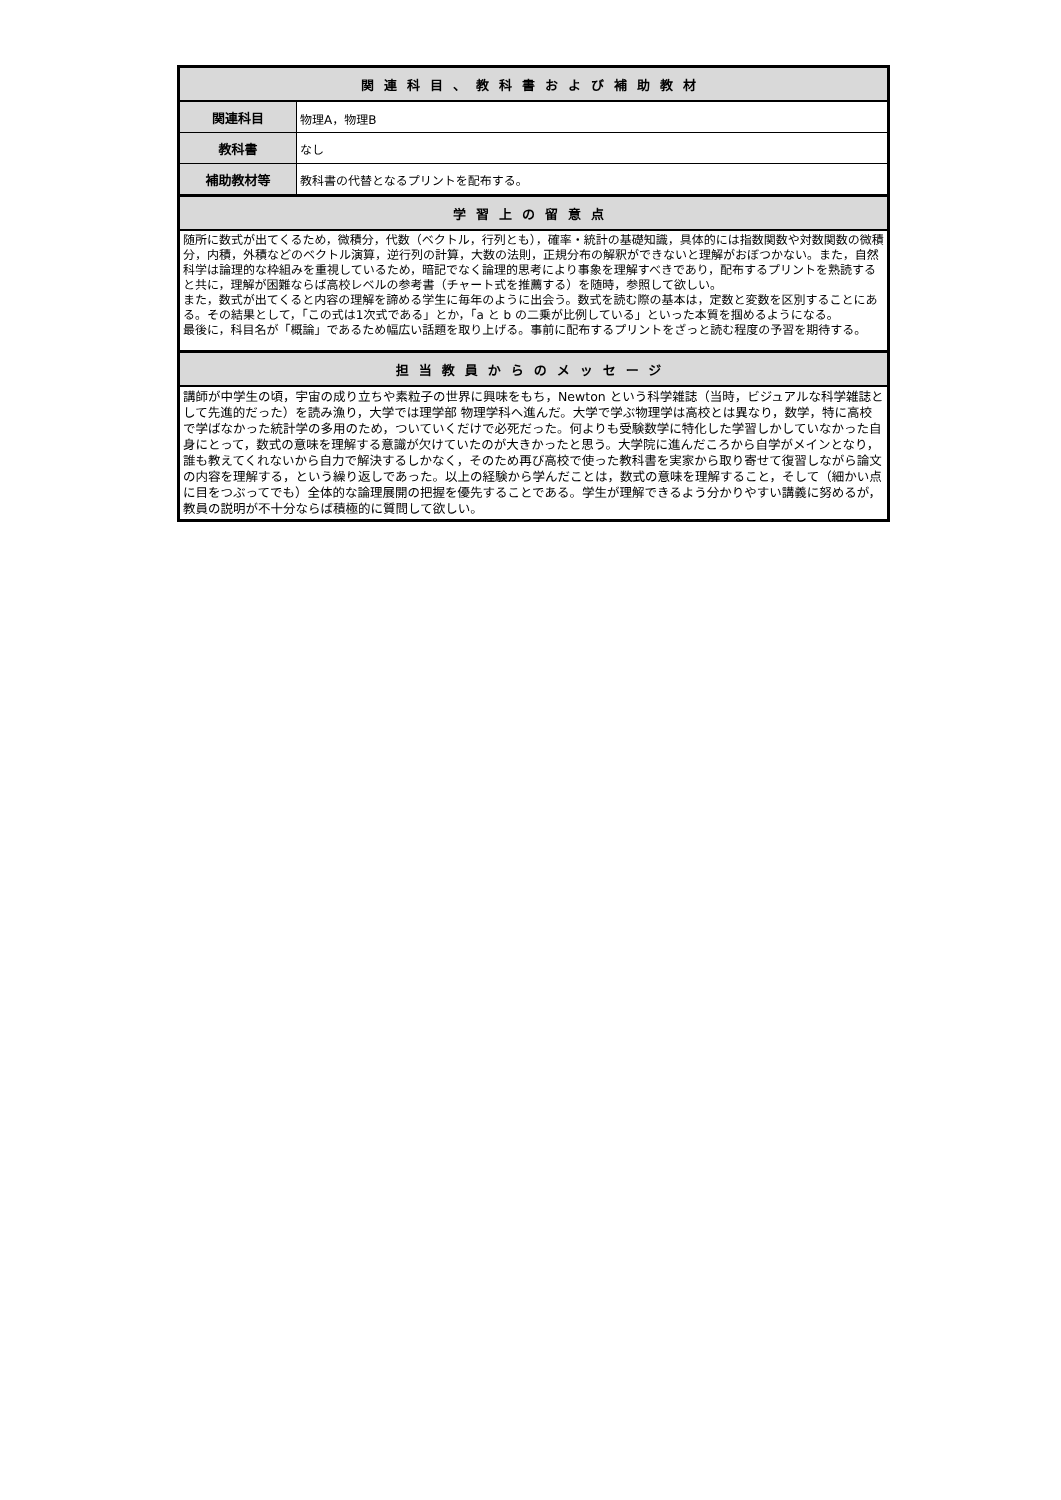| 関連科目、教科書および補助教材 | |
| --- | --- |
| 関連科目 | 物理A，物理B |
| 教科書 | なし |
| 補助教材等 | 教科書の代替となるプリントを配布する。 |
| 学習上の留意点 | |
| 随所に数式が出てくるため，微積分，代数（ベクトル，行列とも），確率・統計の基礎知識，具体的には指数関数や対数関数の微積分，内積，外積などのベクトル演算，逆行列の計算，大数の法則，正規分布の解釈ができないと理解がおぼつかない。また，自然科学は論理的な枠組みを重視しているため，暗記でなく論理的思考により事象を理解すべきであり，配布するプリントを熟読すると共に，理解が困難ならば高校レベルの参考書（チャート式を推薦する）を随時，参照して欲しい。 また，数式が出てくると内容の理解を諦める学生に毎年のように出会う。数式を読む際の基本は，定数と変数を区別することにある。その結果として，「この式は1次式である」とか，「a と b の二乗が比例している」といった本質を掴めるようになる。 最後に，科目名が「概論」であるため幅広い話題を取り上げる。事前に配布するプリントをざっと読む程度の予習を期待する。 | |
| 担当教員からのメッセージ | |
| 講師が中学生の頃，宇宙の成り立ちや素粒子の世界に興味をもち，Newton という科学雑誌（当時，ビジュアルな科学雑誌として先進的だった）を読み漁り，大学では理学部 物理学科へ進んだ。大学で学ぶ物理学は高校とは異なり，数学，特に高校で学ばなかった統計学の多用のため，ついていくだけで必死だった。何よりも受験数学に特化した学習しかしていなかった自身にとって，数式の意味を理解する意識が欠けていたのが大きかったと思う。大学院に進んだころから自学がメインとなり，誰も教えてくれないから自力で解決するしかなく，そのため再び高校で使った教科書を実家から取り寄せて復習しながら論文の内容を理解する，という繰り返しであった。以上の経験から学んだことは，数式の意味を理解すること，そして（細かい点に目をつぶってでも）全体的な論理展開の把握を優先することである。学生が理解できるよう分かりやすい講義に努めるが，教員の説明が不十分ならば積極的に質問して欲しい。 | |